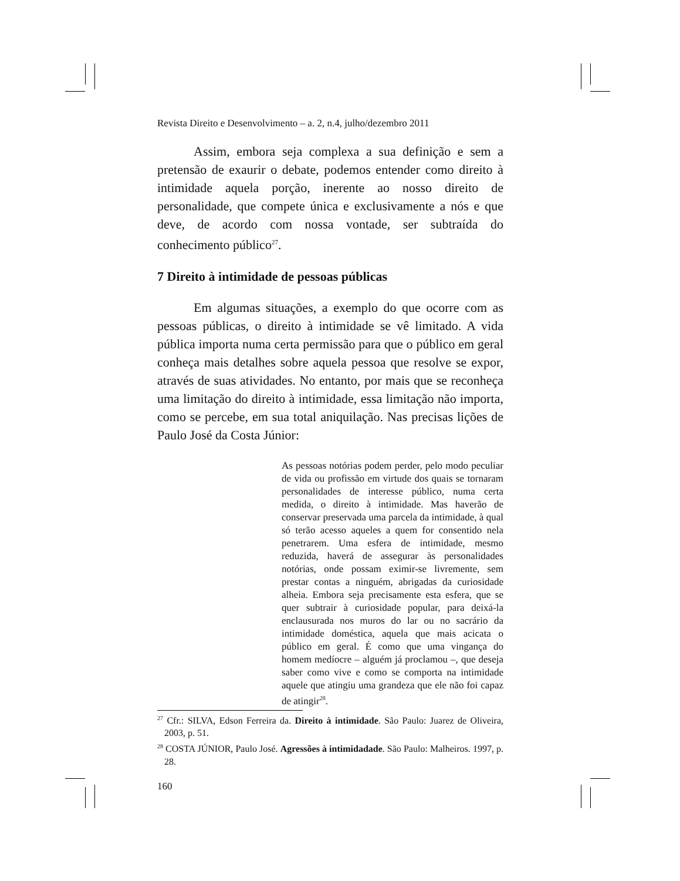Revista Direito e Desenvolvimento – a. 2, n.4, julho/dezembro 2011
Assim, embora seja complexa a sua definição e sem a pretensão de exaurir o debate, podemos entender como direito à intimidade aquela porção, inerente ao nosso direito de personalidade, que compete única e exclusivamente a nós e que deve, de acordo com nossa vontade, ser subtraída do conhecimento público<sup>27</sup>.
7 Direito à intimidade de pessoas públicas
Em algumas situações, a exemplo do que ocorre com as pessoas públicas, o direito à intimidade se vê limitado. A vida pública importa numa certa permissão para que o público em geral conheça mais detalhes sobre aquela pessoa que resolve se expor, através de suas atividades. No entanto, por mais que se reconheça uma limitação do direito à intimidade, essa limitação não importa, como se percebe, em sua total aniquilação. Nas precisas lições de Paulo José da Costa Júnior:
As pessoas notórias podem perder, pelo modo peculiar de vida ou profissão em virtude dos quais se tornaram personalidades de interesse público, numa certa medida, o direito à intimidade. Mas haverão de conservar preservada uma parcela da intimidade, à qual só terão acesso aqueles a quem for consentido nela penetrarem. Uma esfera de intimidade, mesmo reduzida, haverá de assegurar às personalidades notórias, onde possam eximir-se livremente, sem prestar contas a ninguém, abrigadas da curiosidade alheia. Embora seja precisamente esta esfera, que se quer subtrair à curiosidade popular, para deixá-la enclausurada nos muros do lar ou no sacrário da intimidade doméstica, aquela que mais acicata o público em geral. É como que uma vingança do homem medíocre – alguém já proclamou –, que deseja saber como vive e como se comporta na intimidade aquele que atingiu uma grandeza que ele não foi capaz de atingir<sup>28</sup>.
<sup>27</sup> Cfr.: SILVA, Edson Ferreira da. Direito à intimidade. São Paulo: Juarez de Oliveira, 2003, p. 51.
<sup>28</sup> COSTA JÚNIOR, Paulo José. Agressões à intimidadade. São Paulo: Malheiros. 1997, p. 28.
160